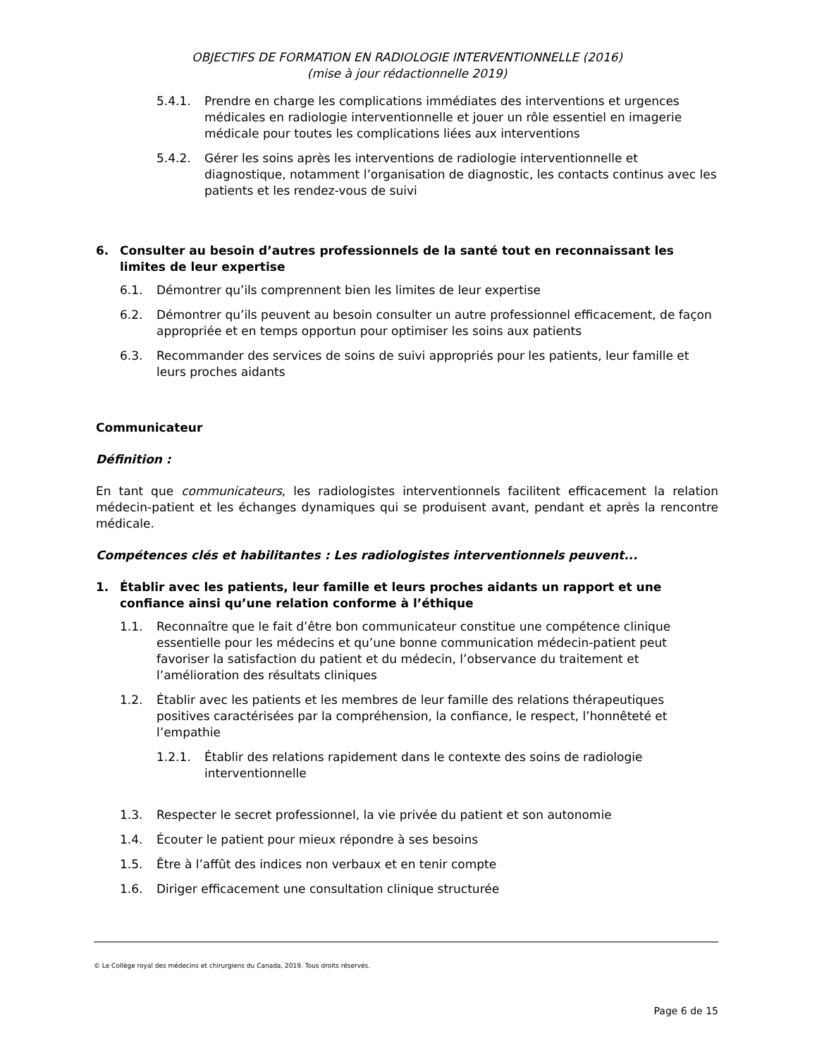OBJECTIFS DE FORMATION EN RADIOLOGIE INTERVENTIONNELLE (2016)
(mise à jour rédactionnelle 2019)
5.4.1. Prendre en charge les complications immédiates des interventions et urgences médicales en radiologie interventionnelle et jouer un rôle essentiel en imagerie médicale pour toutes les complications liées aux interventions
5.4.2. Gérer les soins après les interventions de radiologie interventionnelle et diagnostique, notamment l’organisation de diagnostic, les contacts continus avec les patients et les rendez-vous de suivi
6. Consulter au besoin d’autres professionnels de la santé tout en reconnaissant les limites de leur expertise
6.1. Démontrer qu’ils comprennent bien les limites de leur expertise
6.2. Démontrer qu’ils peuvent au besoin consulter un autre professionnel efficacement, de façon appropriée et en temps opportun pour optimiser les soins aux patients
6.3. Recommander des services de soins de suivi appropriés pour les patients, leur famille et leurs proches aidants
Communicateur
Définition :
En tant que communicateurs, les radiologistes interventionnels facilitent efficacement la relation médecin-patient et les échanges dynamiques qui se produisent avant, pendant et après la rencontre médicale.
Compétences clés et habilitantes : Les radiologistes interventionnels peuvent...
1. Établir avec les patients, leur famille et leurs proches aidants un rapport et une confiance ainsi qu’une relation conforme à l’éthique
1.1. Reconnaître que le fait d’être bon communicateur constitue une compétence clinique essentielle pour les médecins et qu’une bonne communication médecin-patient peut favoriser la satisfaction du patient et du médecin, l’observance du traitement et l’amélioration des résultats cliniques
1.2. Établir avec les patients et les membres de leur famille des relations thérapeutiques positives caractérisées par la compréhension, la confiance, le respect, l’honnêteté et l’empathie
1.2.1. Établir des relations rapidement dans le contexte des soins de radiologie interventionnelle
1.3. Respecter le secret professionnel, la vie privée du patient et son autonomie
1.4. Écouter le patient pour mieux répondre à ses besoins
1.5. Être à l’affût des indices non verbaux et en tenir compte
1.6. Diriger efficacement une consultation clinique structurée
© Le Collège royal des médecins et chirurgiens du Canada, 2019. Tous droits réservés.
Page 6 de 15